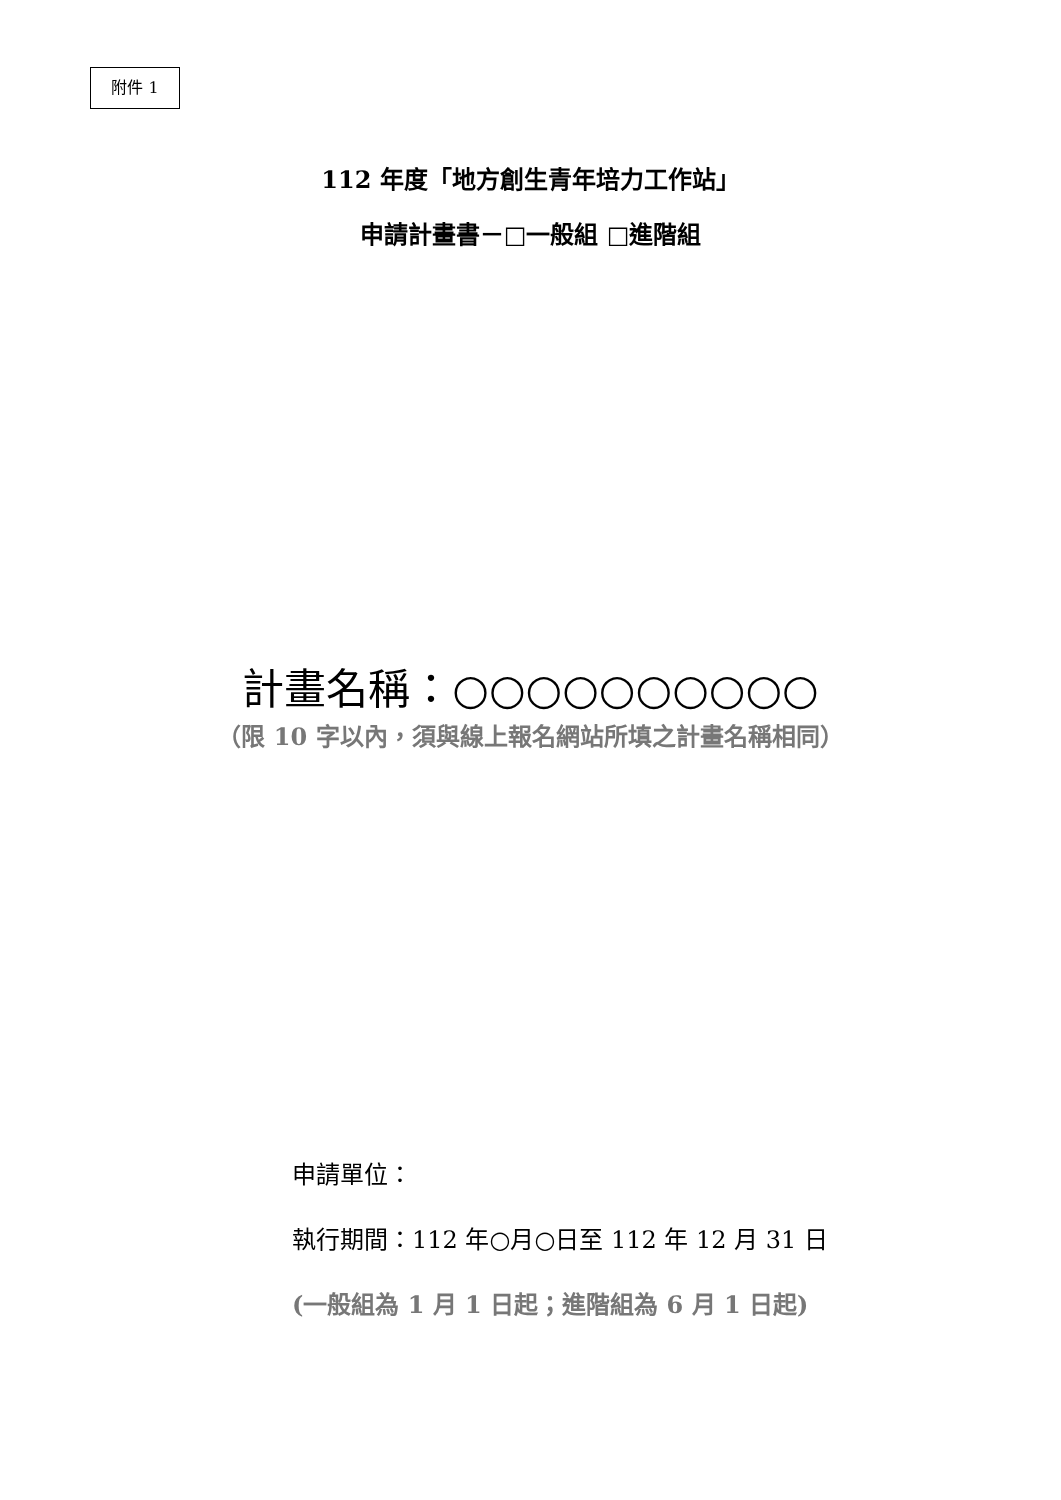附件 1
112 年度「地方創生青年培力工作站」
申請計畫書－□一般組 □進階組
計畫名稱：○○○○○○○○○○
（限 10 字以內，須與線上報名網站所填之計畫名稱相同）
申請單位：
執行期間：112 年○月○日至 112 年 12 月 31 日
(一般組為 1 月 1 日起；進階組為 6 月 1 日起)